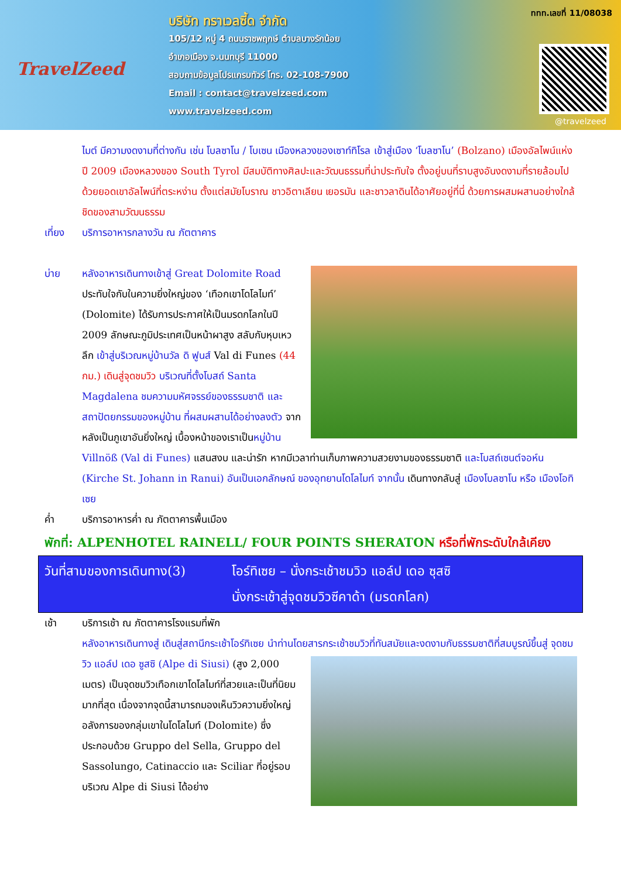TravelZeed
บริษัท ทราเวลซี้ด จำกัด
105/12 หมู่ 4 ถนนราชพฤกษ์ ตำบลบางรักน้อย
อำเภอเมือง จ.นนทบุรี 11000
สอบถามข้อมูลโปรแกรมทัวร์ โทร. 02-108-7900
Email : contact@travelzeed.com
www.travelzeed.com
ททท.เลขที่ 11/08038
@travelzeed
ไมต์ มีความงดงามที่ต่างกัน เช่น โบลซาโน / โบเซน เมืองหลวงของเซาท์ทิโรล เข้าสู่เมือง ‘โบลซาโน’ (Bolzano) เมืองอัลไพน์แห่งปี 2009 เมืองหลวงของ South Tyrol มีสมบัติทางศิลปะและวัฒนธรรมที่น่าประทับใจ ตั้งอยู่บนที่ราบสูงอันงดงามที่รายล้อมไปด้วยยอดเขาอัลไพน์ที่ตระหง่าน ตั้งแต่สมัยโบราณ ชาวอิตาเลียน เยอรมัน และชาวลาดินได้อาศัยอยู่ที่นี่ ด้วยการผสมผสานอย่างใกล้ชิดของสามวัฒนธรรม
เที่ยง บริการอาหารกลางวัน ณ ภัตตาคาร
บ่าย หลังอาหารเดินทางเข้าสู่ Great Dolomite Road ประทับใจกับในความยิ่งใหญ่ของ ‘เทือกเขาโดโลไมท์’ (Dolomite) ได้รับการประกาศให้เป็นมรดกโลกในปี 2009 ลักษณะภูมิประเทศเป็นหน้าผาสูง สลับกับหุบเหวลึก เข้าสู่บริเวณหมู่บ้านวัล ดิ ฟูนส์ Val di Funes (44 กม.) เดินสู่จุดชมวิว บริเวณที่ตั้งโบสถ์ Santa Magdalena ชมความมหัศจรรย์ของธรรมชาติ และสถาปัตยกรรมของหมู่บ้าน ที่ผสมผสานได้อย่างลงตัว จากหลังเป็นภูเขาอันยิ่งใหญ่ เบื้องหน้าของเราเป็นหมู่บ้าน Villnöß (Val di Funes) แสนสงบ และน่ารัก หากมีเวลาท่านเก็บภาพความสวยงามของธรรมชาติ และโบสถ์เซนต์จอห์น (Kirche St. Johann in Ranui) อันเป็นเอกลักษณ์ ของอุทยานโดโลไมท์ จากนั้น เดินทางกลับสู่ เมืองโบลซาโน หรือ เมืองโอทิเซย
ค่ำ บริการอาหารค่ำ ณ ภัตตาคารพื้นเมือง
พักที่: ALPENHOTEL RAINELL/ FOUR POINTS SHERATON หรือที่พักระดับใกล้เคียง
วันที่สามของการเดินทาง(3)
โอร์ทิเซย – นั่งกระเช้าชมวิว แอล์ป เดอ ซุสซิ
นั่งกระเช้าสู่จุดชมวิวซีคาด้า (มรดกโลก)
เช้า บริการเช้า ณ ภัตตาคารโรงแรมที่พัก
หลังอาหารเดินทางสู่ เดินสู่สถานีกระเช้าโอร์ทิเซย นำท่านโดยสารกระเช้าชมวิวที่ทันสมัยและงดงามกับ
ธรรมชาติที่สมบูรณ์ขึ้นสู่ จุดชมวิว แอล์ป เดอ ซูสซิ (Alpe di Siusi) (สูง 2,000 เมตร) เป็นจุดชมวิวเทือกเขาโดโลไมท์ที่สวยและเป็นที่นิยมมากที่สุด เนื่องจากจุดนี้สามารถมองเห็นวิวความยิ่งใหญ่อลังการของกลุ่มเขาในโดโลไมท์ (Dolomite) ซึ่งประกอบด้วย Gruppo del Sella, Gruppo del Sassolungo, Catinaccio และ Sciliar ที่อยู่รอบบริเวณ Alpe di Siusi ได้อย่าง